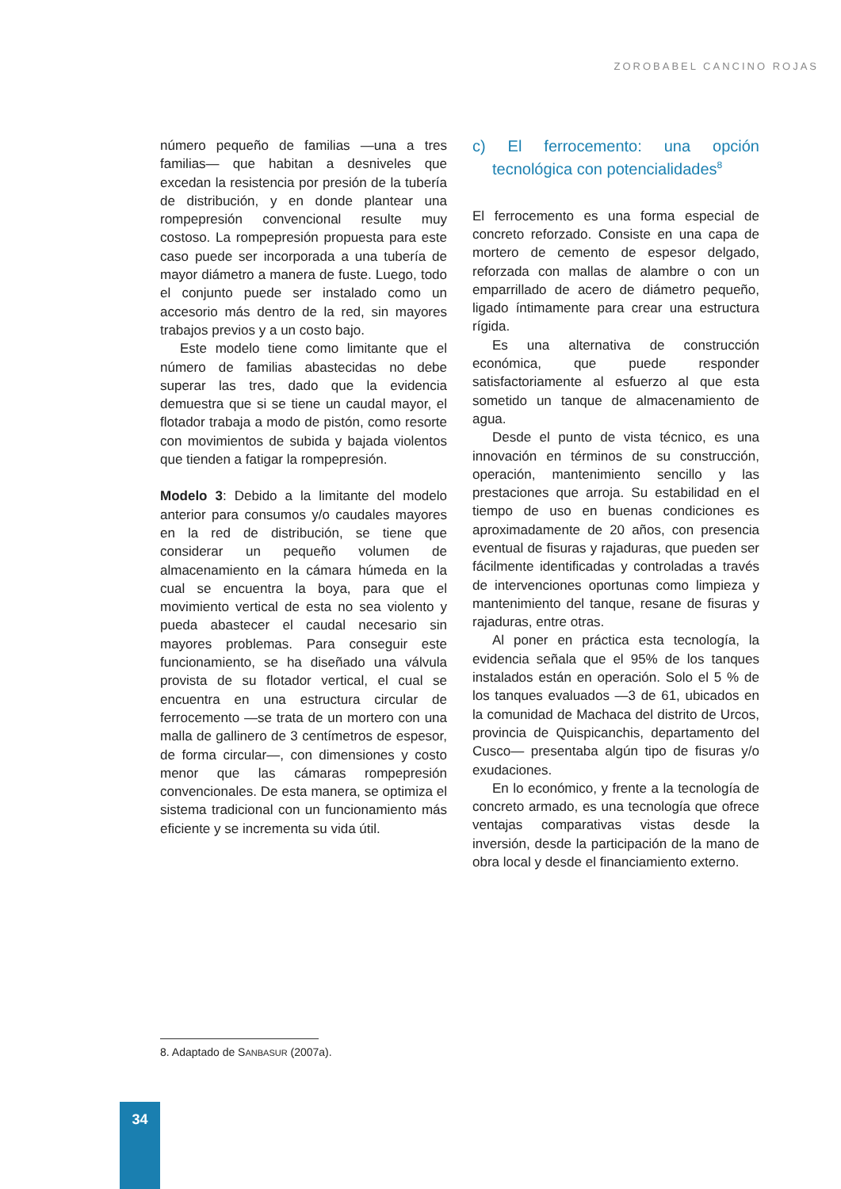ZOROBABEL CANCINO ROJAS
número pequeño de familias —una a tres familias— que habitan a desniveles que excedan la resistencia por presión de la tubería de distribución, y en donde plantear una rompepresión convencional resulte muy costoso. La rompepresión propuesta para este caso puede ser incorporada a una tubería de mayor diámetro a manera de fuste. Luego, todo el conjunto puede ser instalado como un accesorio más dentro de la red, sin mayores trabajos previos y a un costo bajo.
Este modelo tiene como limitante que el número de familias abastecidas no debe superar las tres, dado que la evidencia demuestra que si se tiene un caudal mayor, el flotador trabaja a modo de pistón, como resorte con movimientos de subida y bajada violentos que tienden a fatigar la rompepresión.
Modelo 3: Debido a la limitante del modelo anterior para consumos y/o caudales mayores en la red de distribución, se tiene que considerar un pequeño volumen de almacenamiento en la cámara húmeda en la cual se encuentra la boya, para que el movimiento vertical de esta no sea violento y pueda abastecer el caudal necesario sin mayores problemas. Para conseguir este funcionamiento, se ha diseñado una válvula provista de su flotador vertical, el cual se encuentra en una estructura circular de ferrocemento —se trata de un mortero con una malla de gallinero de 3 centímetros de espesor, de forma circular—, con dimensiones y costo menor que las cámaras rompepresión convencionales. De esta manera, se optimiza el sistema tradicional con un funcionamiento más eficiente y se incrementa su vida útil.
c) El ferrocemento: una opción tecnológica con potencialidades<sup>8</sup>
El ferrocemento es una forma especial de concreto reforzado. Consiste en una capa de mortero de cemento de espesor delgado, reforzada con mallas de alambre o con un emparrillado de acero de diámetro pequeño, ligado íntimamente para crear una estructura rígida.
Es una alternativa de construcción económica, que puede responder satisfactoriamente al esfuerzo al que esta sometido un tanque de almacenamiento de agua.
Desde el punto de vista técnico, es una innovación en términos de su construcción, operación, mantenimiento sencillo y las prestaciones que arroja. Su estabilidad en el tiempo de uso en buenas condiciones es aproximadamente de 20 años, con presencia eventual de fisuras y rajaduras, que pueden ser fácilmente identificadas y controladas a través de intervenciones oportunas como limpieza y mantenimiento del tanque, resane de fisuras y rajaduras, entre otras.
Al poner en práctica esta tecnología, la evidencia señala que el 95% de los tanques instalados están en operación. Solo el 5 % de los tanques evaluados —3 de 61, ubicados en la comunidad de Machaca del distrito de Urcos, provincia de Quispicanchis, departamento del Cusco— presentaba algún tipo de fisuras y/o exudaciones.
En lo económico, y frente a la tecnología de concreto armado, es una tecnología que ofrece ventajas comparativas vistas desde la inversión, desde la participación de la mano de obra local y desde el financiamiento externo.
8. Adaptado de SANBASUR (2007a).
34